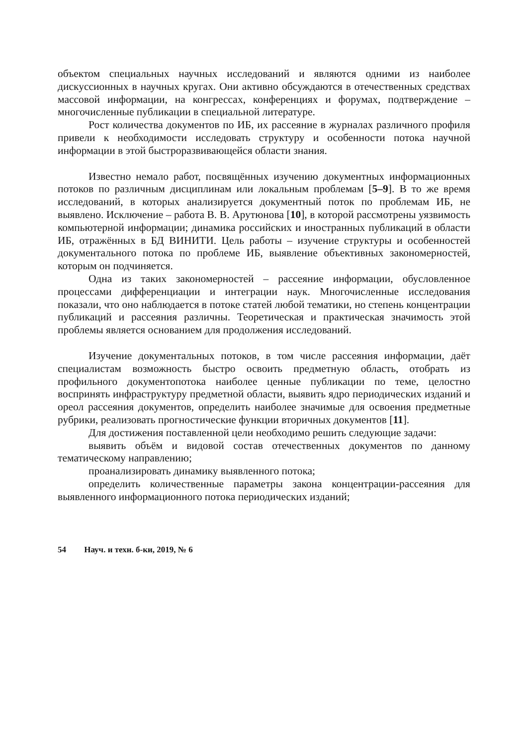объектом специальных научных исследований и являются одними из наиболее дискуссионных в научных кругах. Они активно обсуждаются в отечественных средствах массовой информации, на конгрессах, конференциях и форумах, подтверждение – многочисленные публикации в специальной литературе.
Рост количества документов по ИБ, их рассеяние в журналах различного профиля привели к необходимости исследовать структуру и особенности потока научной информации в этой быстроразвивающейся области знания.
Известно немало работ, посвящённых изучению документных информационных потоков по различным дисциплинам или локальным проблемам [5–9]. В то же время исследований, в которых анализируется документный поток по проблемам ИБ, не выявлено. Исключение – работа В. В. Арутюнова [10], в которой рассмотрены уязвимость компьютерной информации; динамика российских и иностранных публикаций в области ИБ, отражённых в БД ВИНИТИ. Цель работы – изучение структуры и особенностей документального потока по проблеме ИБ, выявление объективных закономерностей, которым он подчиняется.
Одна из таких закономерностей – рассеяние информации, обусловленное процессами дифференциации и интеграции наук. Многочисленные исследования показали, что оно наблюдается в потоке статей любой тематики, но степень концентрации публикаций и рассеяния различны. Теоретическая и практическая значимость этой проблемы является основанием для продолжения исследований.
Изучение документальных потоков, в том числе рассеяния информации, даёт специалистам возможность быстро освоить предметную область, отобрать из профильного документопотока наиболее ценные публикации по теме, целостно воспринять инфраструктуру предметной области, выявить ядро периодических изданий и ореол рассеяния документов, определить наиболее значимые для освоения предметные рубрики, реализовать прогностические функции вторичных документов [11].
Для достижения поставленной цели необходимо решить следующие задачи:
выявить объём и видовой состав отечественных документов по данному тематическому направлению;
проанализировать динамику выявленного потока;
определить количественные параметры закона концентрации-рассеяния для выявленного информационного потока периодических изданий;
54 Науч. и техн. б-ки, 2019, № 6